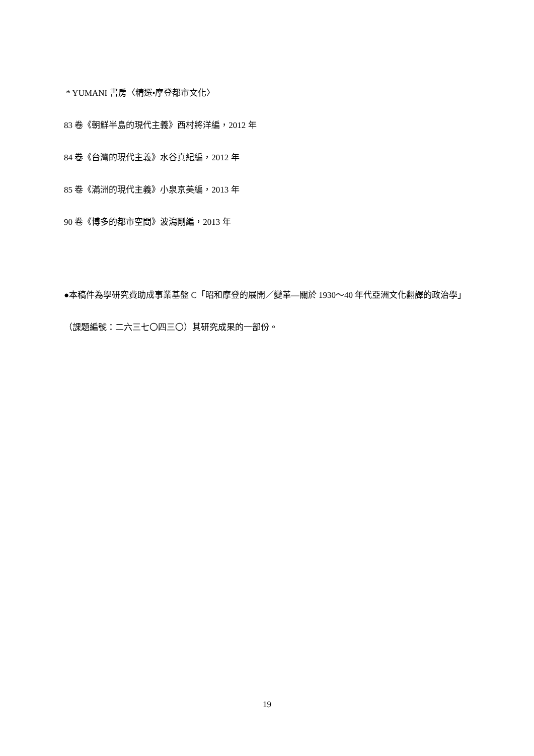* YUMANI 書房〈精選•摩登都市文化〉
83 卷《朝鮮半島的現代主義》西村將洋編，2012 年
84 卷《台灣的現代主義》水谷真紀編，2012 年
85 卷《滿洲的現代主義》小泉京美編，2013 年
90 卷《博多的都市空間》波潟剛編，2013 年
●本稿件為學研究費助成事業基盤 C「昭和摩登的展開／變革—關於 1930～40 年代亞洲文化翻譯的政治學」（課題編號：二六三七〇四三〇）其研究成果的一部份。
19